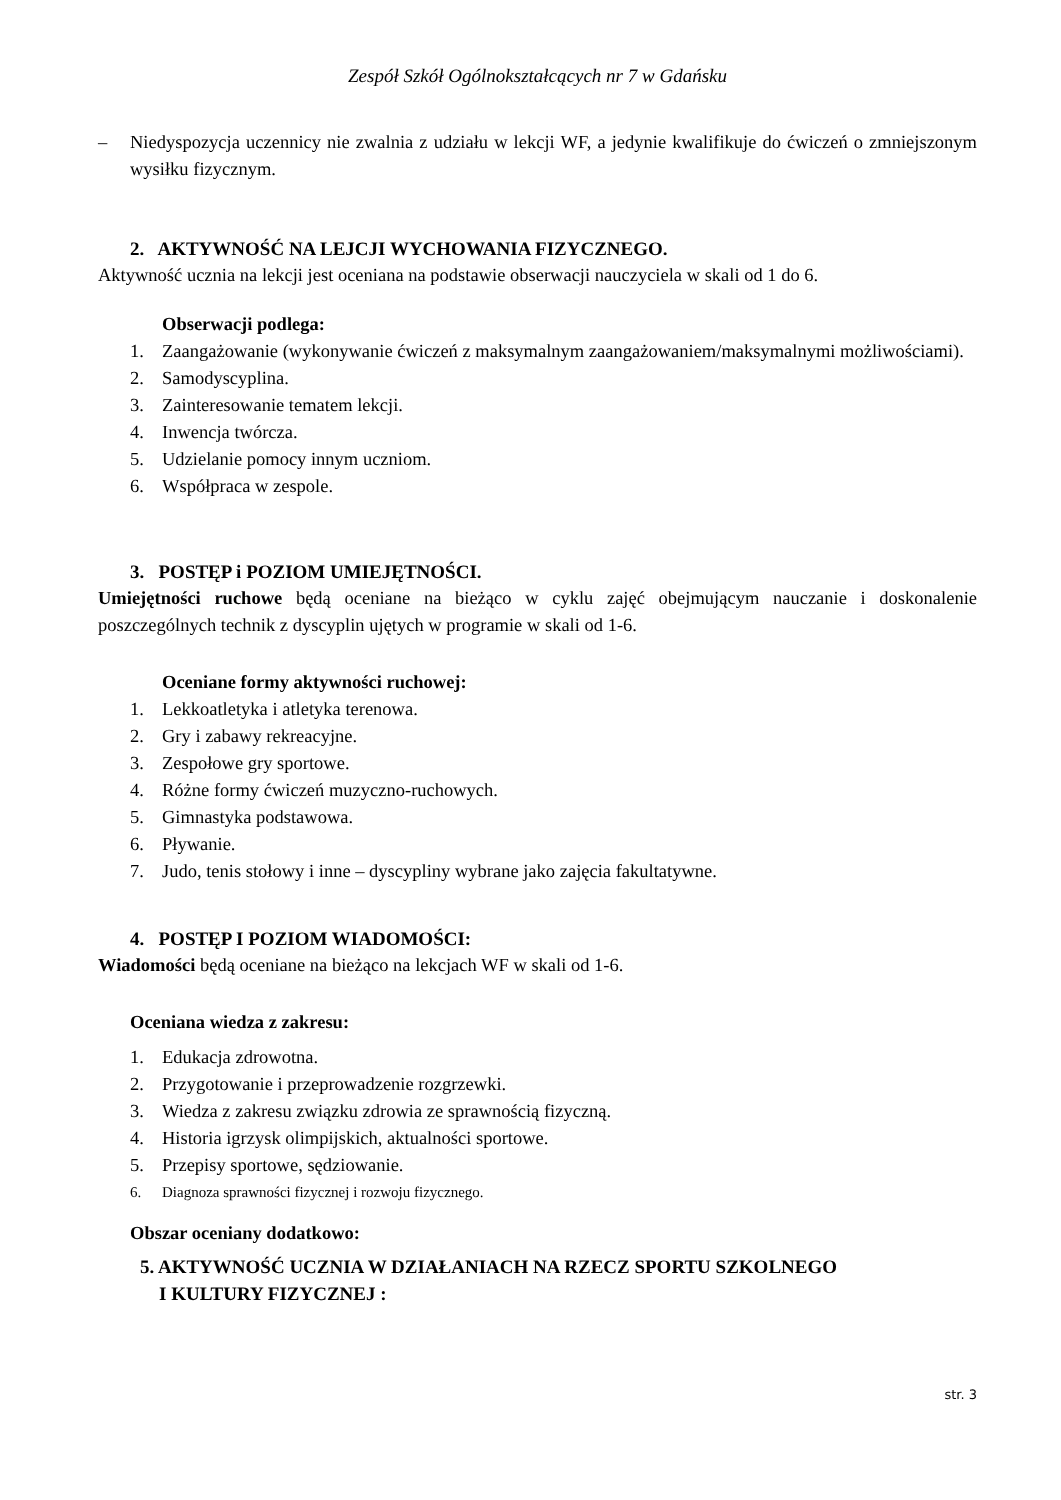Zespół Szkół Ogólnokształcących nr 7 w Gdańsku
– Niedyspozycja uczennicy nie zwalnia z udziału w lekcji WF, a jedynie kwalifikuje do ćwiczeń o zmniejszonym wysiłku fizycznym.
2. AKTYWNOŚĆ NA LEJCJI WYCHOWANIA FIZYCZNEGO.
Aktywność ucznia na lekcji jest oceniana na podstawie obserwacji nauczyciela w skali od 1 do 6.
Obserwacji podlega:
1. Zaangażowanie (wykonywanie ćwiczeń z maksymalnym zaangażowaniem/maksymalnymi możliwościami).
2. Samodyscyplina.
3. Zainteresowanie tematem lekcji.
4. Inwencja twórcza.
5. Udzielanie pomocy innym uczniom.
6. Współpraca w zespole.
3. POSTĘP i POZIOM UMIEJĘTNOŚCI.
Umiejętności ruchowe będą oceniane na bieżąco w cyklu zajęć obejmującym nauczanie i doskonalenie poszczególnych technik z dyscyplin ujętych w programie w skali od 1-6.
Oceniane formy aktywności ruchowej:
1. Lekkoatletyka i atletyka terenowa.
2. Gry i zabawy rekreacyjne.
3. Zespołowe gry sportowe.
4. Różne formy ćwiczeń muzyczno-ruchowych.
5. Gimnastyka podstawowa.
6. Pływanie.
7. Judo, tenis stołowy i inne – dyscypliny wybrane jako zajęcia fakultatywne.
4. POSTĘP I POZIOM WIADOMOŚCI:
Wiadomości będą oceniane na bieżąco na lekcjach WF w skali od 1-6.
Oceniana wiedza z zakresu:
1. Edukacja zdrowotna.
2. Przygotowanie i przeprowadzenie rozgrzewki.
3. Wiedza z zakresu związku zdrowia ze sprawnością fizyczną.
4. Historia igrzysk olimpijskich, aktualności sportowe.
5. Przepisy sportowe, sędziowanie.
6. Diagnoza sprawności fizycznej i rozwoju fizycznego.
Obszar oceniany dodatkowo:
5. AKTYWNOŚĆ UCZNIA W DZIAŁANIACH NA RZECZ SPORTU SZKOLNEGO
I KULTURY FIZYCZNEJ :
str. 3